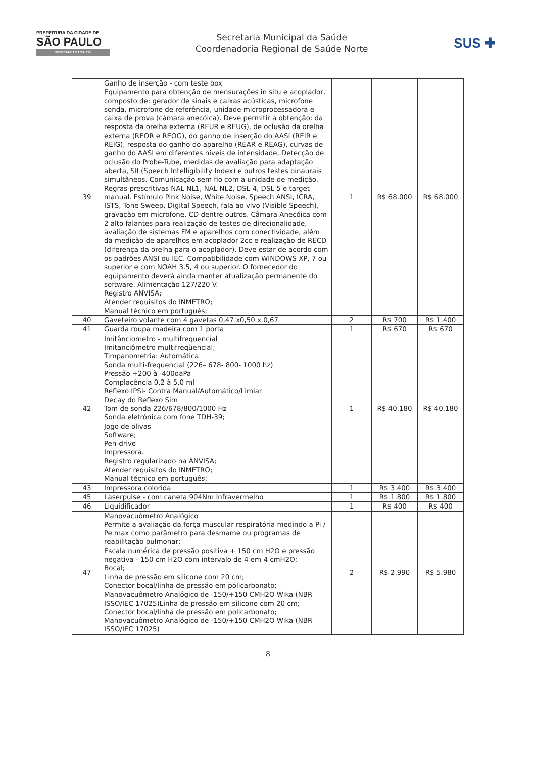PREFEITURA DA CIDADE DE
SÃO PAULO
SECRETARIA DA SAÚDE
Secretaria Municipal da Saúde
Coordenadoria Regional de Saúde Norte
SUS ✚
| 39 | Ganho de inserção - com teste box Equipamento para obtenção de mensurações in situ e acoplador, composto de: gerador de sinais e caixas acústicas, microfone sonda, microfone de referência, unidade microprocessadora e caixa de prova (câmara anecóica). Deve permitir a obtenção: da resposta da orelha externa (REUR e REUG), de oclusão da orelha externa (REOR e REOG), do ganho de inserção do AASI (REIR e REIG), resposta do ganho do aparelho (REAR e REAG), curvas de ganho do AASI em diferentes níveis de intensidade, Detecção de oclusão do Probe-Tube, medidas de avaliação para adaptação aberta, SII (Speech Intelligibility Index) e outros testes binaurais simultâneos. Comunicação sem fio com a unidade de medição. Regras prescritivas NAL NL1, NAL NL2, DSL 4, DSL 5 e target manual. Estímulo Pink Noise, White Noise, Speech ANSI, ICRA, ISTS, Tone Sweep, Digital Speech, fala ao vivo (Visible Speech), gravação em microfone, CD dentre outros. Câmara Anecóica com 2 alto falantes para realização de testes de direcionalidade, avaliação de sistemas FM e aparelhos com conectividade, além da medição de aparelhos em acoplador 2cc e realização de RECD (diferença da orelha para o acoplador). Deve estar de acordo com os padrões ANSI ou IEC. Compatibilidade com WINDOWS XP, 7 ou superior e com NOAH 3.5, 4 ou superior. O fornecedor do equipamento deverá ainda manter atualização permanente do software. Alimentação 127/220 V. Registro ANVISA; Atender requisitos do INMETRO; Manual técnico em português; | 1 | R$ 68.000 | R$ 68.000 |
| 40 | Gaveteiro volante com 4 gavetas 0,47 x0,50 x 0,67 | 2 | R$ 700 | R$ 1.400 |
| 41 | Guarda roupa madeira com 1 porta | 1 | R$ 670 | R$ 670 |
| 42 | Imitânciometro - multifrequencial Imitanciômetro multifreqüencial; Timpanometria: Automática Sonda multi-frequencial (226– 678- 800- 1000 hz) Pressão +200 à -400daPa Complacência 0,2 à 5,0 ml Reflexo IPSI- Contra Manual/Automático/Limiar Decay do Reflexo Sim Tom de sonda 226/678/800/1000 Hz Sonda eletrônica com fone TDH-39; Jogo de olivas Software; Pen-drive Impressora. Registro regularizado na ANVISA; Atender requisitos do INMETRO; Manual técnico em português; | 1 | R$ 40.180 | R$ 40.180 |
| 43 | Impressora colorida | 1 | R$ 3.400 | R$ 3.400 |
| 45 | Laserpulse - com caneta 904Nm Infravermelho | 1 | R$ 1.800 | R$ 1.800 |
| 46 | Liquidificador | 1 | R$ 400 | R$ 400 |
| 47 | Manovacuômetro Analógico Permite a avaliação da força muscular respiratória medindo a Pi / Pe max como parâmetro para desmame ou programas de reabilitação pulmonar; Escala numérica de pressão positiva + 150 cm H2O e pressão negativa - 150 cm H2O com intervalo de 4 em 4 cmH2O; Bocal; Linha de pressão em silicone com 20 cm; Conector bocal/linha de pressão em policarbonato; Manovacuômetro Analógico de -150/+150 CMH2O Wika (NBR ISSO/IEC 17025)Linha de pressão em silicone com 20 cm; Conector bocal/linha de pressão em policarbonato; Manovacuômetro Analógico de -150/+150 CMH2O Wika (NBR ISSO/IEC 17025) | 2 | R$ 2.990 | R$ 5.980 |
8